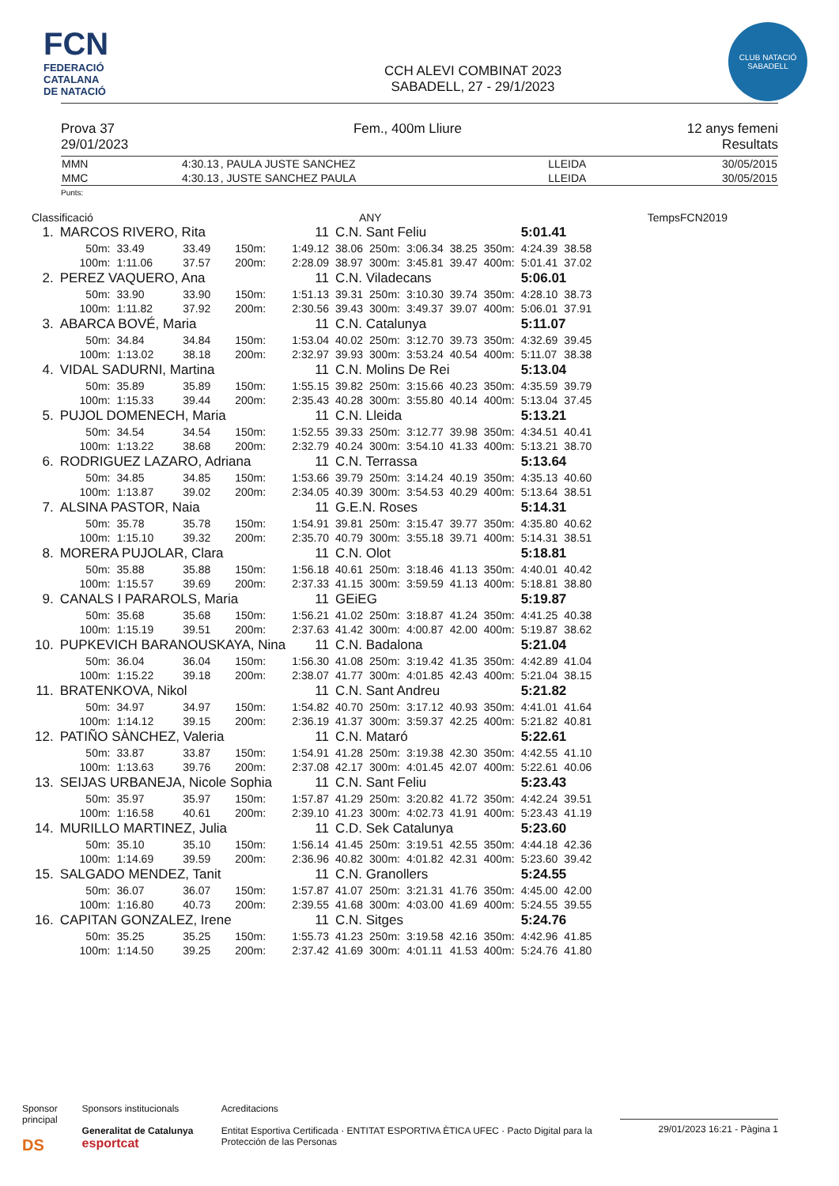FCN
FEDERACIÓ
CATALANA
DE NATACIÓ
CCH ALEVI COMBINAT 2023
SABADELL, 27 - 29/1/2023
CLUB NATACIÓ
SABADELL
Prova 37
29/01/2023
Fem., 400m Lliure 12 anys femeni
Resultats
| MMN | 4:30.13 | , PAULA JUSTE SANCHEZ | LLEIDA | 30/05/2015 |
| MMC | 4:30.13 | , JUSTE SANCHEZ PAULA | LLEIDA | 30/05/2015 |
Punts:
Classificació ANY TempsFCN2019
| 1. | MARCOS RIVERO, Rita | | | | 11 | C.N. Sant Feliu | | | | | 5:01.41 | |
| | 50m: | 33.49 | 33.49 | 150m: | 1:49.12 | 38.06 | 250m: | 3:06.34 | 38.25 | 350m: | 4:24.39 | 38.58 |
| | 100m: | 1:11.06 | 37.57 | 200m: | 2:28.09 | 38.97 | 300m: | 3:45.81 | 39.47 | 400m: | 5:01.41 | 37.02 |
| 2. | PEREZ VAQUERO, Ana | | | | 11 | C.N. Viladecans | | | | | 5:06.01 | |
| | 50m: | 33.90 | 33.90 | 150m: | 1:51.13 | 39.31 | 250m: | 3:10.30 | 39.74 | 350m: | 4:28.10 | 38.73 |
| | 100m: | 1:11.82 | 37.92 | 200m: | 2:30.56 | 39.43 | 300m: | 3:49.37 | 39.07 | 400m: | 5:06.01 | 37.91 |
| 3. | ABARCA BOVÉ, Maria | | | | 11 | C.N. Catalunya | | | | | 5:11.07 | |
| | 50m: | 34.84 | 34.84 | 150m: | 1:53.04 | 40.02 | 250m: | 3:12.70 | 39.73 | 350m: | 4:32.69 | 39.45 |
| | 100m: | 1:13.02 | 38.18 | 200m: | 2:32.97 | 39.93 | 300m: | 3:53.24 | 40.54 | 400m: | 5:11.07 | 38.38 |
| 4. | VIDAL SADURNI, Martina | | | | 11 | C.N. Molins De Rei | | | | | 5:13.04 | |
| | 50m: | 35.89 | 35.89 | 150m: | 1:55.15 | 39.82 | 250m: | 3:15.66 | 40.23 | 350m: | 4:35.59 | 39.79 |
| | 100m: | 1:15.33 | 39.44 | 200m: | 2:35.43 | 40.28 | 300m: | 3:55.80 | 40.14 | 400m: | 5:13.04 | 37.45 |
| 5. | PUJOL DOMENECH, Maria | | | | 11 | C.N. Lleida | | | | | 5:13.21 | |
| | 50m: | 34.54 | 34.54 | 150m: | 1:52.55 | 39.33 | 250m: | 3:12.77 | 39.98 | 350m: | 4:34.51 | 40.41 |
| | 100m: | 1:13.22 | 38.68 | 200m: | 2:32.79 | 40.24 | 300m: | 3:54.10 | 41.33 | 400m: | 5:13.21 | 38.70 |
| 6. | RODRIGUEZ LAZARO, Adriana | | | | 11 | C.N. Terrassa | | | | | 5:13.64 | |
| | 50m: | 34.85 | 34.85 | 150m: | 1:53.66 | 39.79 | 250m: | 3:14.24 | 40.19 | 350m: | 4:35.13 | 40.60 |
| | 100m: | 1:13.87 | 39.02 | 200m: | 2:34.05 | 40.39 | 300m: | 3:54.53 | 40.29 | 400m: | 5:13.64 | 38.51 |
| 7. | ALSINA PASTOR, Naia | | | | 11 | G.E.N. Roses | | | | | 5:14.31 | |
| | 50m: | 35.78 | 35.78 | 150m: | 1:54.91 | 39.81 | 250m: | 3:15.47 | 39.77 | 350m: | 4:35.80 | 40.62 |
| | 100m: | 1:15.10 | 39.32 | 200m: | 2:35.70 | 40.79 | 300m: | 3:55.18 | 39.71 | 400m: | 5:14.31 | 38.51 |
| 8. | MORERA PUJOLAR, Clara | | | | 11 | C.N. Olot | | | | | 5:18.81 | |
| | 50m: | 35.88 | 35.88 | 150m: | 1:56.18 | 40.61 | 250m: | 3:18.46 | 41.13 | 350m: | 4:40.01 | 40.42 |
| | 100m: | 1:15.57 | 39.69 | 200m: | 2:37.33 | 41.15 | 300m: | 3:59.59 | 41.13 | 400m: | 5:18.81 | 38.80 |
| 9. | CANALS I PARAROLS, Maria | | | | 11 | GEiEG | | | | | 5:19.87 | |
| | 50m: | 35.68 | 35.68 | 150m: | 1:56.21 | 41.02 | 250m: | 3:18.87 | 41.24 | 350m: | 4:41.25 | 40.38 |
| | 100m: | 1:15.19 | 39.51 | 200m: | 2:37.63 | 41.42 | 300m: | 4:00.87 | 42.00 | 400m: | 5:19.87 | 38.62 |
| 10. | PUPKEVICH BARANOUSKAYA, Nina | | | | 11 | C.N. Badalona | | | | | 5:21.04 | |
| | 50m: | 36.04 | 36.04 | 150m: | 1:56.30 | 41.08 | 250m: | 3:19.42 | 41.35 | 350m: | 4:42.89 | 41.04 |
| | 100m: | 1:15.22 | 39.18 | 200m: | 2:38.07 | 41.77 | 300m: | 4:01.85 | 42.43 | 400m: | 5:21.04 | 38.15 |
| 11. | BRATENKOVA, Nikol | | | | 11 | C.N. Sant Andreu | | | | | 5:21.82 | |
| | 50m: | 34.97 | 34.97 | 150m: | 1:54.82 | 40.70 | 250m: | 3:17.12 | 40.93 | 350m: | 4:41.01 | 41.64 |
| | 100m: | 1:14.12 | 39.15 | 200m: | 2:36.19 | 41.37 | 300m: | 3:59.37 | 42.25 | 400m: | 5:21.82 | 40.81 |
| 12. | PATIÑO SÀNCHEZ, Valeria | | | | 11 | C.N. Mataró | | | | | 5:22.61 | |
| | 50m: | 33.87 | 33.87 | 150m: | 1:54.91 | 41.28 | 250m: | 3:19.38 | 42.30 | 350m: | 4:42.55 | 41.10 |
| | 100m: | 1:13.63 | 39.76 | 200m: | 2:37.08 | 42.17 | 300m: | 4:01.45 | 42.07 | 400m: | 5:22.61 | 40.06 |
| 13. | SEIJAS URBANEJA, Nicole Sophia | | | | 11 | C.N. Sant Feliu | | | | | 5:23.43 | |
| | 50m: | 35.97 | 35.97 | 150m: | 1:57.87 | 41.29 | 250m: | 3:20.82 | 41.72 | 350m: | 4:42.24 | 39.51 |
| | 100m: | 1:16.58 | 40.61 | 200m: | 2:39.10 | 41.23 | 300m: | 4:02.73 | 41.91 | 400m: | 5:23.43 | 41.19 |
| 14. | MURILLO MARTINEZ, Julia | | | | 11 | C.D. Sek Catalunya | | | | | 5:23.60 | |
| | 50m: | 35.10 | 35.10 | 150m: | 1:56.14 | 41.45 | 250m: | 3:19.51 | 42.55 | 350m: | 4:44.18 | 42.36 |
| | 100m: | 1:14.69 | 39.59 | 200m: | 2:36.96 | 40.82 | 300m: | 4:01.82 | 42.31 | 400m: | 5:23.60 | 39.42 |
| 15. | SALGADO MENDEZ, Tanit | | | | 11 | C.N. Granollers | | | | | 5:24.55 | |
| | 50m: | 36.07 | 36.07 | 150m: | 1:57.87 | 41.07 | 250m: | 3:21.31 | 41.76 | 350m: | 4:45.00 | 42.00 |
| | 100m: | 1:16.80 | 40.73 | 200m: | 2:39.55 | 41.68 | 300m: | 4:03.00 | 41.69 | 400m: | 5:24.55 | 39.55 |
| 16. | CAPITAN GONZALEZ, Irene | | | | 11 | C.N. Sitges | | | | | 5:24.76 | |
| | 50m: | 35.25 | 35.25 | 150m: | 1:55.73 | 41.23 | 250m: | 3:19.58 | 42.16 | 350m: | 4:42.96 | 41.85 |
| | 100m: | 1:14.50 | 39.25 | 200m: | 2:37.42 | 41.69 | 300m: | 4:01.11 | 41.53 | 400m: | 5:24.76 | 41.80 |
Sponsor principal
DS
Sponsors institucionals
Generalitat de Catalunya esportcat
Acreditacions
Entitat Esportiva Certificada · ENTITAT ESPORTIVA ÈTICA UFEC · Pacto Digital para la Protección de las Personas
29/01/2023 16:21 - Pàgina 1